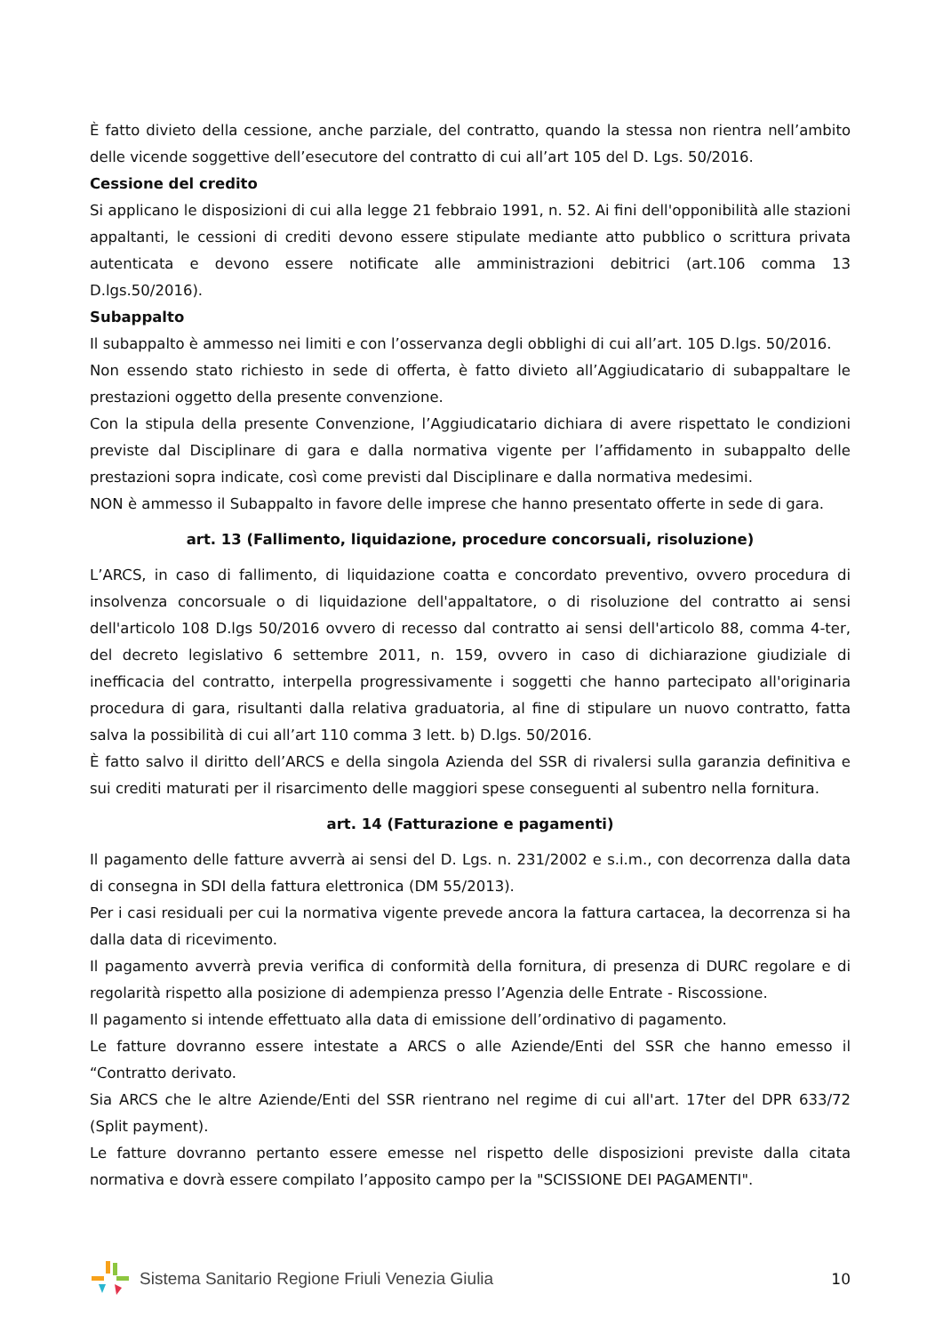È fatto divieto della cessione, anche parziale, del contratto, quando la stessa non rientra nell’ambito delle vicende soggettive dell’esecutore del contratto di cui all’art 105 del D. Lgs. 50/2016.
Cessione del credito
Si applicano le disposizioni di cui alla legge 21 febbraio 1991, n. 52. Ai fini dell'opponibilità alle stazioni appaltanti, le cessioni di crediti devono essere stipulate mediante atto pubblico o scrittura privata autenticata e devono essere notificate alle amministrazioni debitrici (art.106 comma 13 D.lgs.50/2016).
Subappalto
Il subappalto è ammesso nei limiti e con l’osservanza degli obblighi di cui all’art. 105 D.lgs. 50/2016.
Non essendo stato richiesto in sede di offerta, è fatto divieto all’Aggiudicatario di subappaltare le prestazioni oggetto della presente convenzione.
Con la stipula della presente Convenzione, l’Aggiudicatario dichiara di avere rispettato le condizioni previste dal Disciplinare di gara e dalla normativa vigente per l’affidamento in subappalto delle prestazioni sopra indicate, così come previsti dal Disciplinare e dalla normativa medesimi.
NON è ammesso il Subappalto in favore delle imprese che hanno presentato offerte in sede di gara.
art. 13 (Fallimento, liquidazione, procedure concorsuali, risoluzione)
L’ARCS, in caso di fallimento, di liquidazione coatta e concordato preventivo, ovvero procedura di insolvenza concorsuale o di liquidazione dell'appaltatore, o di risoluzione del contratto ai sensi dell'articolo 108 D.lgs 50/2016 ovvero di recesso dal contratto ai sensi dell'articolo 88, comma 4-ter, del decreto legislativo 6 settembre 2011, n. 159, ovvero in caso di dichiarazione giudiziale di inefficacia del contratto, interpella progressivamente i soggetti che hanno partecipato all'originaria procedura di gara, risultanti dalla relativa graduatoria, al fine di stipulare un nuovo contratto, fatta salva la possibilità di cui all’art 110 comma 3 lett. b) D.lgs. 50/2016.
È fatto salvo il diritto dell’ARCS e della singola Azienda del SSR di rivalersi sulla garanzia definitiva e sui crediti maturati per il risarcimento delle maggiori spese conseguenti al subentro nella fornitura.
art. 14 (Fatturazione e pagamenti)
Il pagamento delle fatture avverrà ai sensi del D. Lgs. n. 231/2002 e s.i.m., con decorrenza dalla data di consegna in SDI della fattura elettronica (DM 55/2013).
Per i casi residuali per cui la normativa vigente prevede ancora la fattura cartacea, la decorrenza si ha dalla data di ricevimento.
Il pagamento avverrà previa verifica di conformità della fornitura, di presenza di DURC regolare e di regolarità rispetto alla posizione di adempienza presso l’Agenzia delle Entrate - Riscossione.
Il pagamento si intende effettuato alla data di emissione dell’ordinativo di pagamento.
Le fatture dovranno essere intestate a ARCS o alle Aziende/Enti del SSR che hanno emesso il “Contratto derivato.
Sia ARCS che le altre Aziende/Enti del SSR rientrano nel regime di cui all'art. 17ter del DPR 633/72 (Split payment).
Le fatture dovranno pertanto essere emesse nel rispetto delle disposizioni previste dalla citata normativa e dovrà essere compilato l’apposito campo per la "SCISSIONE DEI PAGAMENTI".
Sistema Sanitario Regione Friuli Venezia Giulia
10